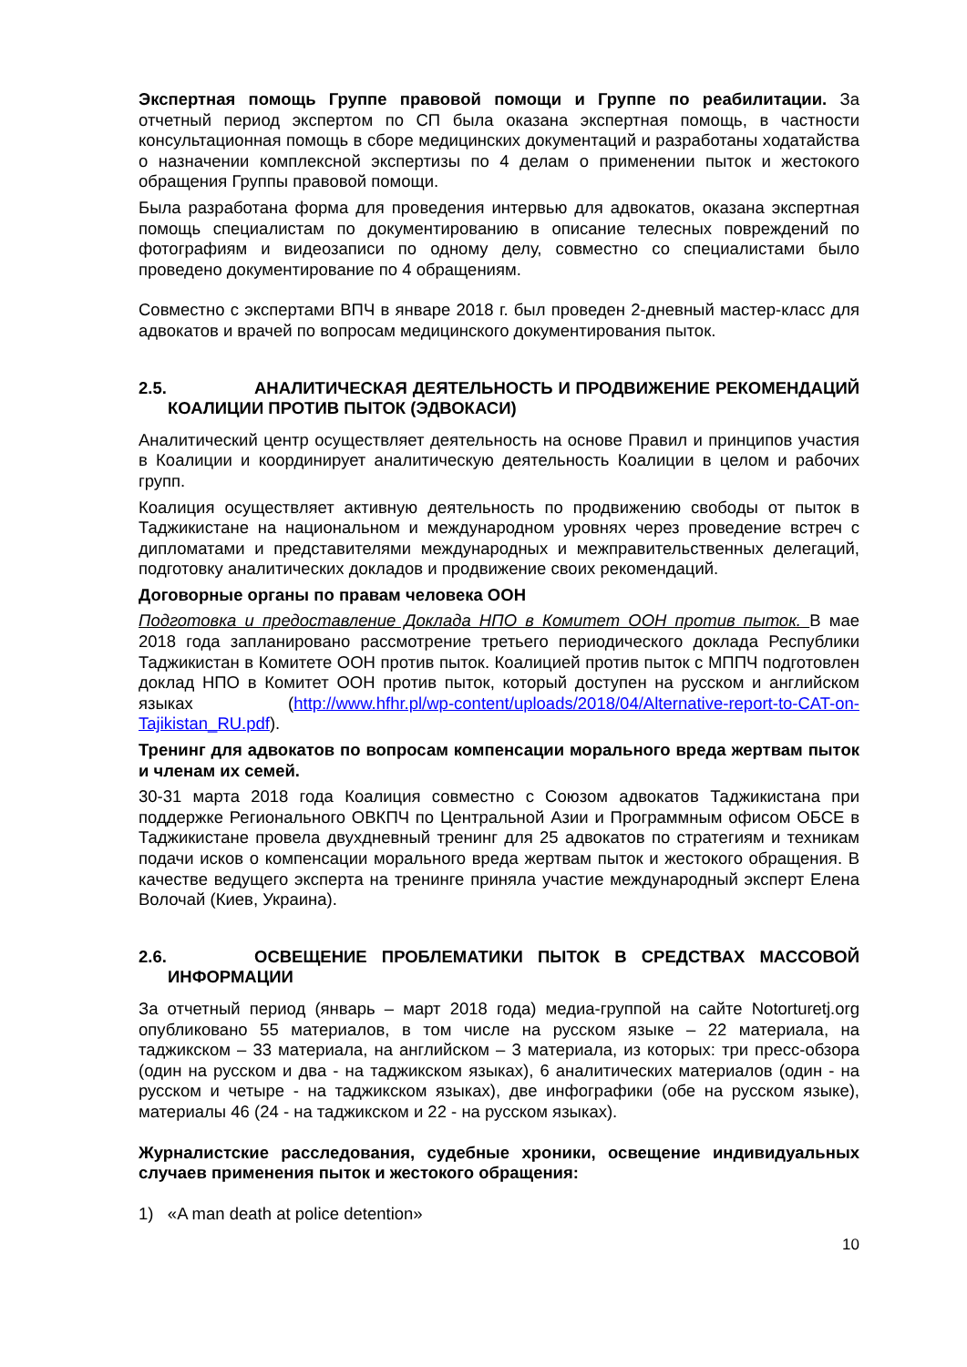Экспертная помощь Группе правовой помощи и Группе по реабилитации. За отчетный период экспертом по СП была оказана экспертная помощь, в частности консультационная помощь в сборе медицинских документаций и разработаны ходатайства о назначении комплексной экспертизы по 4 делам о применении пыток и жестокого обращения Группы правовой помощи.
Была разработана форма для проведения интервью для адвокатов, оказана экспертная помощь специалистам по документированию в описание телесных повреждений по фотографиям и видеозаписи по одному делу, совместно со специалистами было проведено документирование по 4 обращениям.
Совместно с экспертами ВПЧ в январе 2018 г. был проведен 2-дневный мастер-класс для адвокатов и врачей по вопросам медицинского документирования пыток.
2.5. АНАЛИТИЧЕСКАЯ ДЕЯТЕЛЬНОСТЬ И ПРОДВИЖЕНИЕ РЕКОМЕНДАЦИЙ КОАЛИЦИИ ПРОТИВ ПЫТОК (ЭДВОКАСИ)
Аналитический центр осуществляет деятельность на основе Правил и принципов участия в Коалиции и координирует аналитическую деятельность Коалиции в целом и рабочих групп.
Коалиция осуществляет активную деятельность по продвижению свободы от пыток в Таджикистане на национальном и международном уровнях через проведение встреч с дипломатами и представителями международных и межправительственных делегаций, подготовку аналитических докладов и продвижение своих рекомендаций.
Договорные органы по правам человека ООН
Подготовка и предоставление Доклада НПО в Комитет ООН против пыток. В мае 2018 года запланировано рассмотрение третьего периодического доклада Республики Таджикистан в Комитете ООН против пыток. Коалицией против пыток с МППЧ подготовлен доклад НПО в Комитет ООН против пыток, который доступен на русском и английском языках (http://www.hfhr.pl/wp-content/uploads/2018/04/Alternative-report-to-CAT-on-Tajikistan_RU.pdf).
Тренинг для адвокатов по вопросам компенсации морального вреда жертвам пыток и членам их семей.
30-31 марта 2018 года Коалиция совместно с Союзом адвокатов Таджикистана при поддержке Регионального ОВКПЧ по Центральной Азии и Программным офисом ОБСЕ в Таджикистане провела двухдневный тренинг для 25 адвокатов по стратегиям и техникам подачи исков о компенсации морального вреда жертвам пыток и жестокого обращения. В качестве ведущего эксперта на тренинге приняла участие международный эксперт Елена Волочай (Киев, Украина).
2.6. ОСВЕЩЕНИЕ ПРОБЛЕМАТИКИ ПЫТОК В СРЕДСТВАХ МАССОВОЙ ИНФОРМАЦИИ
За отчетный период (январь – март 2018 года) медиа-группой на сайте Notorturetj.org опубликовано 55 материалов, в том числе на русском языке – 22 материала, на таджикском – 33 материала, на английском – 3 материала, из которых: три пресс-обзора (один на русском и два - на таджикском языках), 6 аналитических материалов (один - на русском и четыре - на таджикском языках), две инфографики (обе на русском языке), материалы 46 (24 - на таджикском и 22 - на русском языках).
Журналистские расследования, судебные хроники, освещение индивидуальных случаев применения пыток и жестокого обращения:
1) «A man death at police detention»
10